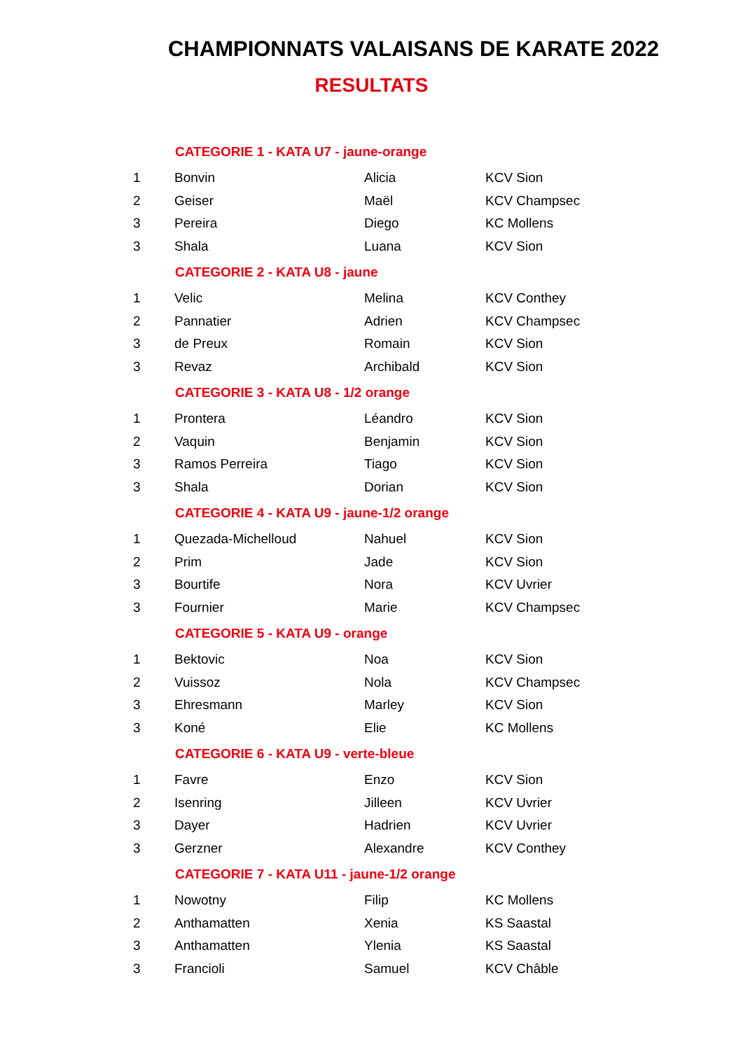CHAMPIONNATS VALAISANS DE KARATE 2022
RESULTATS
| | CATEGORIE 1 - KATA U7 - jaune-orange | | |
| 1 | Bonvin | Alicia | KCV Sion |
| 2 | Geiser | Maël | KCV Champsec |
| 3 | Pereira | Diego | KC Mollens |
| 3 | Shala | Luana | KCV Sion |
| | CATEGORIE 2 - KATA U8 - jaune | | |
| 1 | Velic | Melina | KCV Conthey |
| 2 | Pannatier | Adrien | KCV Champsec |
| 3 | de Preux | Romain | KCV Sion |
| 3 | Revaz | Archibald | KCV Sion |
| | CATEGORIE 3 - KATA U8 - 1/2 orange | | |
| 1 | Prontera | Léandro | KCV Sion |
| 2 | Vaquin | Benjamin | KCV Sion |
| 3 | Ramos Perreira | Tiago | KCV Sion |
| 3 | Shala | Dorian | KCV Sion |
| | CATEGORIE 4 - KATA U9 - jaune-1/2 orange | | |
| 1 | Quezada-Michelloud | Nahuel | KCV Sion |
| 2 | Prim | Jade | KCV Sion |
| 3 | Bourtife | Nora | KCV Uvrier |
| 3 | Fournier | Marie | KCV Champsec |
| | CATEGORIE 5 - KATA U9 - orange | | |
| 1 | Bektovic | Noa | KCV Sion |
| 2 | Vuissoz | Nola | KCV Champsec |
| 3 | Ehresmann | Marley | KCV Sion |
| 3 | Koné | Elie | KC Mollens |
| | CATEGORIE 6 - KATA U9 - verte-bleue | | |
| 1 | Favre | Enzo | KCV Sion |
| 2 | Isenring | Jilleen | KCV Uvrier |
| 3 | Dayer | Hadrien | KCV Uvrier |
| 3 | Gerzner | Alexandre | KCV Conthey |
| | CATEGORIE 7 - KATA U11 - jaune-1/2 orange | | |
| 1 | Nowotny | Filip | KC Mollens |
| 2 | Anthamatten | Xenia | KS Saastal |
| 3 | Anthamatten | Ylenia | KS Saastal |
| 3 | Francioli | Samuel | KCV Châble |